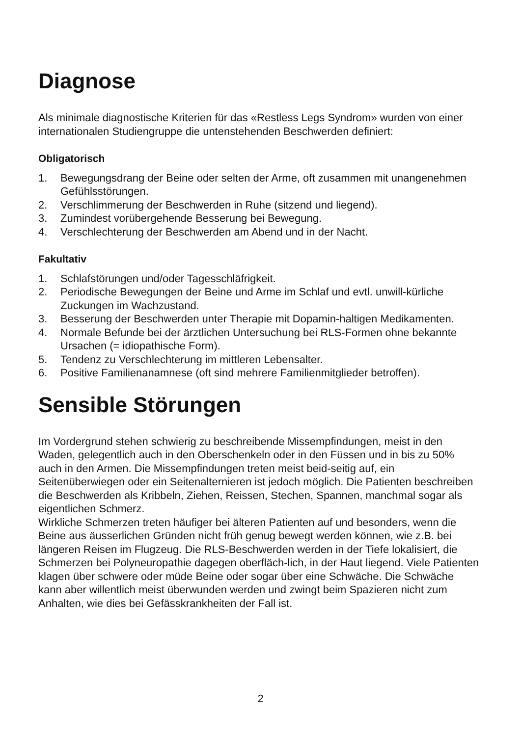Diagnose
Als minimale diagnostische Kriterien für das «Restless Legs Syndrom» wurden von einer internationalen Studiengruppe die untenstehenden Beschwerden definiert:
Obligatorisch
1. Bewegungsdrang der Beine oder selten der Arme, oft zusammen mit unangenehmen Gefühlsstörungen.
2. Verschlimmerung der Beschwerden in Ruhe (sitzend und liegend).
3. Zumindest vorübergehende Besserung bei Bewegung.
4. Verschlechterung der Beschwerden am Abend und in der Nacht.
Fakultativ
1. Schlafstörungen und/oder Tagesschläfrigkeit.
2. Periodische Bewegungen der Beine und Arme im Schlaf und evtl. unwill-kürliche Zuckungen im Wachzustand.
3. Besserung der Beschwerden unter Therapie mit Dopamin-haltigen Medikamenten.
4. Normale Befunde bei der ärztlichen Untersuchung bei RLS-Formen ohne bekannte Ursachen (= idiopathische Form).
5. Tendenz zu Verschlechterung im mittleren Lebensalter.
6. Positive Familienanamnese (oft sind mehrere Familienmitglieder betroffen).
Sensible Störungen
Im Vordergrund stehen schwierig zu beschreibende Missempfindungen, meist in den Waden, gelegentlich auch in den Oberschenkeln oder in den Füssen und in bis zu 50% auch in den Armen. Die Missempfindungen treten meist beid-seitig auf, ein Seitenüberwiegen oder ein Seitenalternieren ist jedoch möglich. Die Patienten beschreiben die Beschwerden als Kribbeln, Ziehen, Reissen, Stechen, Spannen, manchmal sogar als eigentlichen Schmerz.
Wirkliche Schmerzen treten häufiger bei älteren Patienten auf und besonders, wenn die Beine aus äusserlichen Gründen nicht früh genug bewegt werden können, wie z.B. bei längeren Reisen im Flugzeug. Die RLS-Beschwerden werden in der Tiefe lokalisiert, die Schmerzen bei Polyneuropathie dagegen oberfläch-lich, in der Haut liegend. Viele Patienten klagen über schwere oder müde Beine oder sogar über eine Schwäche. Die Schwäche kann aber willentlich meist überwunden werden und zwingt beim Spazieren nicht zum Anhalten, wie dies bei Gefässkrankheiten der Fall ist.
2